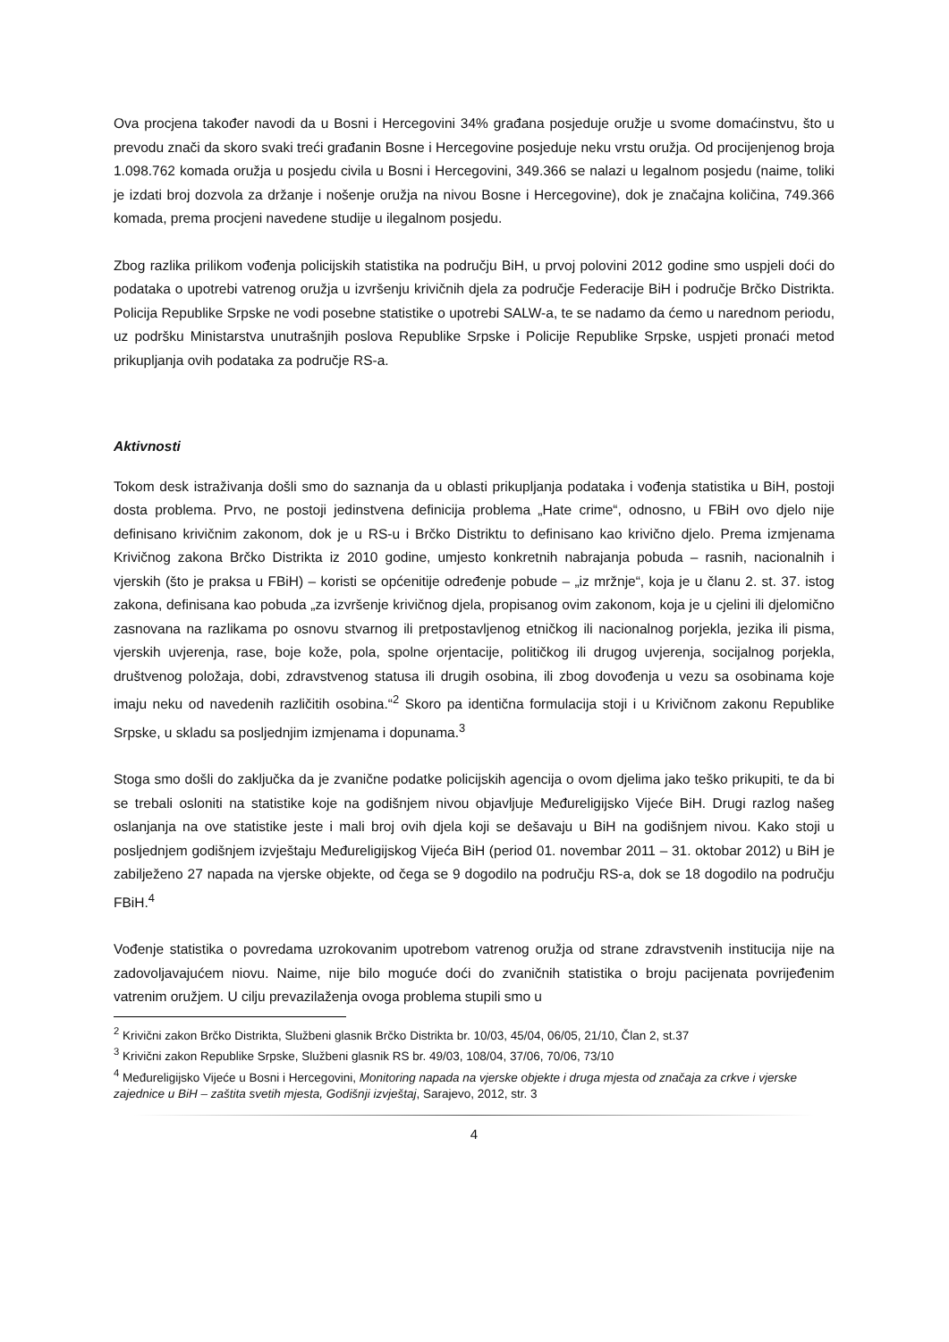Ova procjena također navodi da u Bosni i Hercegovini 34% građana posjeduje oružje u svome domaćinstvu, što u prevodu znači da skoro svaki treći građanin Bosne i Hercegovine posjeduje neku vrstu oružja. Od procijenjenog broja 1.098.762 komada oružja u posjedu civila u Bosni i Hercegovini, 349.366 se nalazi u legalnom posjedu (naime, toliki je izdati broj dozvola za držanje i nošenje oružja na nivou Bosne i Hercegovine), dok je značajna količina, 749.366 komada, prema procjeni navedene studije u ilegalnom posjedu.
Zbog razlika prilikom vođenja policijskih statistika na području BiH, u prvoj polovini 2012 godine smo uspjeli doći do podataka o upotrebi vatrenog oružja u izvršenju krivičnih djela za područje Federacije BiH i područje Brčko Distrikta. Policija Republike Srpske ne vodi posebne statistike o upotrebi SALW-a, te se nadamo da ćemo u narednom periodu, uz podršku Ministarstva unutrašnjih poslova Republike Srpske i Policije Republike Srpske, uspjeti pronaći metod prikupljanja ovih podataka za područje RS-a.
Aktivnosti
Tokom desk istraživanja došli smo do saznanja da u oblasti prikupljanja podataka i vođenja statistika u BiH, postoji dosta problema. Prvo, ne postoji jedinstvena definicija problema „Hate crime“, odnosno, u FBiH ovo djelo nije definisano krivičnim zakonom, dok je u RS-u i Brčko Distriktu to definisano kao krivično djelo. Prema izmjenama Krivičnog zakona Brčko Distrikta iz 2010 godine, umjesto konkretnih nabrajanja pobuda – rasnih, nacionalnih i vjerskih (što je praksa u FBiH) – koristi se općenitije određenje pobude – „iz mržnje“, koja je u članu 2. st. 37. istog zakona, definisana kao pobuda „za izvršenje krivičnog djela, propisanog ovim zakonom, koja je u cjelini ili djelomično zasnovana na razlikama po osnovu stvarnog ili pretpostavljenog etničkog ili nacionalnog porjekla, jezika ili pisma, vjerskih uvjerenja, rase, boje kože, pola, spolne orjentacije, političkog ili drugog uvjerenja, socijalnog porjekla, društvenog položaja, dobi, zdravstvenog statusa ili drugih osobina, ili zbog dovođenja u vezu sa osobinama koje imaju neku od navedenih različitih osobina.“<sup>2</sup> Skoro pa identična formulacija stoji i u Krivičnom zakonu Republike Srpske, u skladu sa posljednjim izmjenama i dopunama.<sup>3</sup>
Stoga smo došli do zaključka da je zvanične podatke policijskih agencija o ovom djelima jako teško prikupiti, te da bi se trebali osloniti na statistike koje na godišnjem nivou objavljuje Međureligijsko Vijeće BiH. Drugi razlog našeg oslanjanja na ove statistike jeste i mali broj ovih djela koji se dešavaju u BiH na godišnjem nivou. Kako stoji u posljednjem godišnjem izvještaju Međureligijskog Vijeća BiH (period 01. novembar 2011 – 31. oktobar 2012) u BiH je zabilježeno 27 napada na vjerske objekte, od čega se 9 dogodilo na području RS-a, dok se 18 dogodilo na području FBiH.<sup>4</sup>
Vođenje statistika o povredama uzrokovanim upotrebom vatrenog oružja od strane zdravstvenih institucija nije na zadovoljavajućem niovu. Naime, nije bilo moguće doći do zvaničnih statistika o broju pacijenata povrijeđenim vatrenim oružjem. U cilju prevazilaženja ovoga problema stupili smo u
<sup>2</sup> Krivični zakon Brčko Distrikta, Službeni glasnik Brčko Distrikta br. 10/03, 45/04, 06/05, 21/10, Član 2, st.37
<sup>3</sup> Krivični zakon Republike Srpske, Službeni glasnik RS br. 49/03, 108/04, 37/06, 70/06, 73/10
<sup>4</sup> Međureligijsko Vijeće u Bosni i Hercegovini, Monitoring napada na vjerske objekte i druga mjesta od značaja za crkve i vjerske zajednice u BiH – zaštita svetih mjesta, Godišnji izvještaj, Sarajevo, 2012, str. 3
4